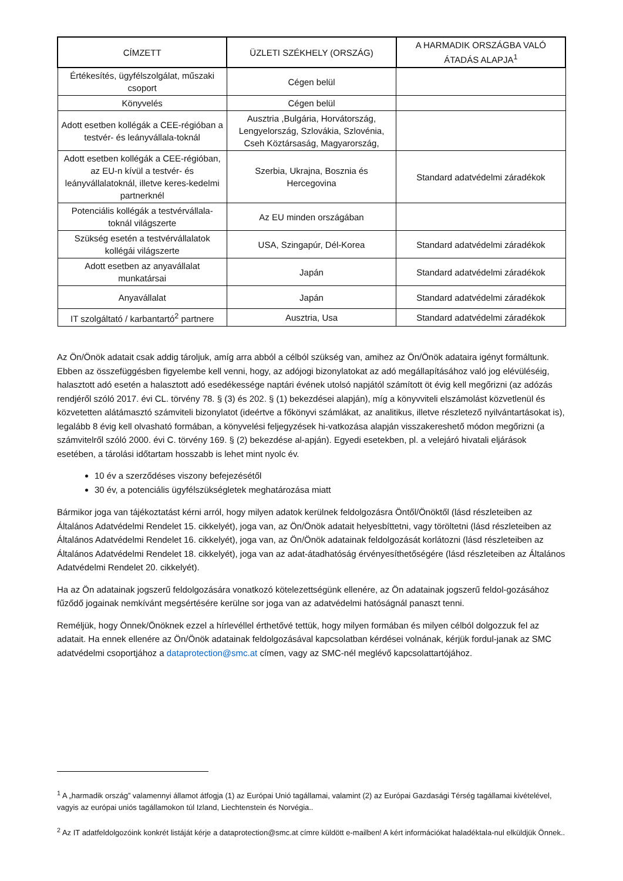| CÍMZETT | ÜZLETI SZÉKHELY (ORSZÁG) | A HARMADIK ORSZÁGBA VALÓ ÁTADÁS ALAPJA<sup>1</sup> |
| --- | --- | --- |
| Értékesítés, ügyfélszolgálat, műszaki csoport | Cégen belül | |
| Könyvelés | Cégen belül | |
| Adott esetben kollégák a CEE-régióban a testvér- és leányvállala-toknál | Ausztria ,Bulgária, Horvátország, Lengyelország, Szlovákia, Szlovénia, Cseh Köztársaság, Magyarország, | |
| Adott esetben kollégák a CEE-régióban, az EU-n kívül a testvér- és leányvállalatoknál, illetve keres-kedelmi partnerknél | Szerbia, Ukrajna, Bosznia és Hercegovina | Standard adatvédelmi záradékok |
| Potenciális kollégák a testvérvállala-toknál világszerte | Az EU minden országában | |
| Szükség esetén a testvérvállalatok kollégái világszerte | USA, Szingapúr, Dél-Korea | Standard adatvédelmi záradékok |
| Adott esetben az anyavállalat munkatársai | Japán | Standard adatvédelmi záradékok |
| Anyavállalat | Japán | Standard adatvédelmi záradékok |
| IT szolgáltató / karbantartó<sup>2</sup> partnere | Ausztria, Usa | Standard adatvédelmi záradékok |
Az Ön/Önök adatait csak addig tároljuk, amíg arra abból a célból szükség van, amihez az Ön/Önök adataira igényt formáltunk. Ebben az összefüggésben figyelembe kell venni, hogy, az adójogi bizonylatokat az adó megállapításához való jog elévüléséig, halasztott adó esetén a halasztott adó esedékessége naptári évének utolsó napjától számított öt évig kell megőrizni (az adózás rendjéről szóló 2017. évi CL. törvény 78. § (3) és 202. § (1) bekezdései alapján), míg a könyvviteli elszámolást közvetlenül és közvetetten alátámasztó számviteli bizonylatot (ideértve a főkönyvi számlákat, az analitikus, illetve részletező nyilvántartásokat is), legalább 8 évig kell olvasható formában, a könyvelési feljegyzések hi-vatkozása alapján visszakereshető módon megőrizni (a számvitelről szóló 2000. évi C. törvény 169. § (2) bekezdése al-apján). Egyedi esetekben, pl. a velejáró hivatali eljárások esetében, a tárolási időtartam hosszabb is lehet mint nyolc év.
10 év a szerződéses viszony befejezésétől
30 év, a potenciális ügyfélszükségletek meghatározása miatt
Bármikor joga van tájékoztatást kérni arról, hogy milyen adatok kerülnek feldolgozásra Öntől/Önöktől (lásd részleteiben az Általános Adatvédelmi Rendelet 15. cikkelyét), joga van, az Ön/Önök adatait helyesbíttetni, vagy töröltetni (lásd részleteiben az Általános Adatvédelmi Rendelet 16. cikkelyét), joga van, az Ön/Önök adatainak feldolgozását korlátozni (lásd részleteiben az Általános Adatvédelmi Rendelet 18. cikkelyét), joga van az adat-átadhatóság érvényesíthetőségére (lásd részleteiben az Általános Adatvédelmi Rendelet 20. cikkelyét).
Ha az Ön adatainak jogszerű feldolgozására vonatkozó kötelezettségünk ellenére, az Ön adatainak jogszerű feldol-gozásához fűződő jogainak nemkívánt megsértésére kerülne sor joga van az adatvédelmi hatóságnál panaszt tenni.
Reméljük, hogy Önnek/Önöknek ezzel a hírlevéllel érthetővé tettük, hogy milyen formában és milyen célból dolgozzuk fel az adatait. Ha ennek ellenére az Ön/Önök adatainak feldolgozásával kapcsolatban kérdései volnának, kérjük fordul-janak az SMC adatvédelmi csoportjához a dataprotection@smc.at címen, vagy az SMC-nél meglévő kapcsolattartójához.
<sup>1</sup> A „harmadik ország” valamennyi államot átfogja (1) az Európai Unió tagállamai, valamint (2) az Európai Gazdasági Térség tagállamai kivételével, vagyis az európai uniós tagállamokon túl Izland, Liechtenstein és Norvégia..
<sup>2</sup> Az IT adatfeldolgozóink konkrét listáját kérje a dataprotection@smc.at címre küldött e-mailben! A kért információkat haladéktala-nul elküldjük Önnek..